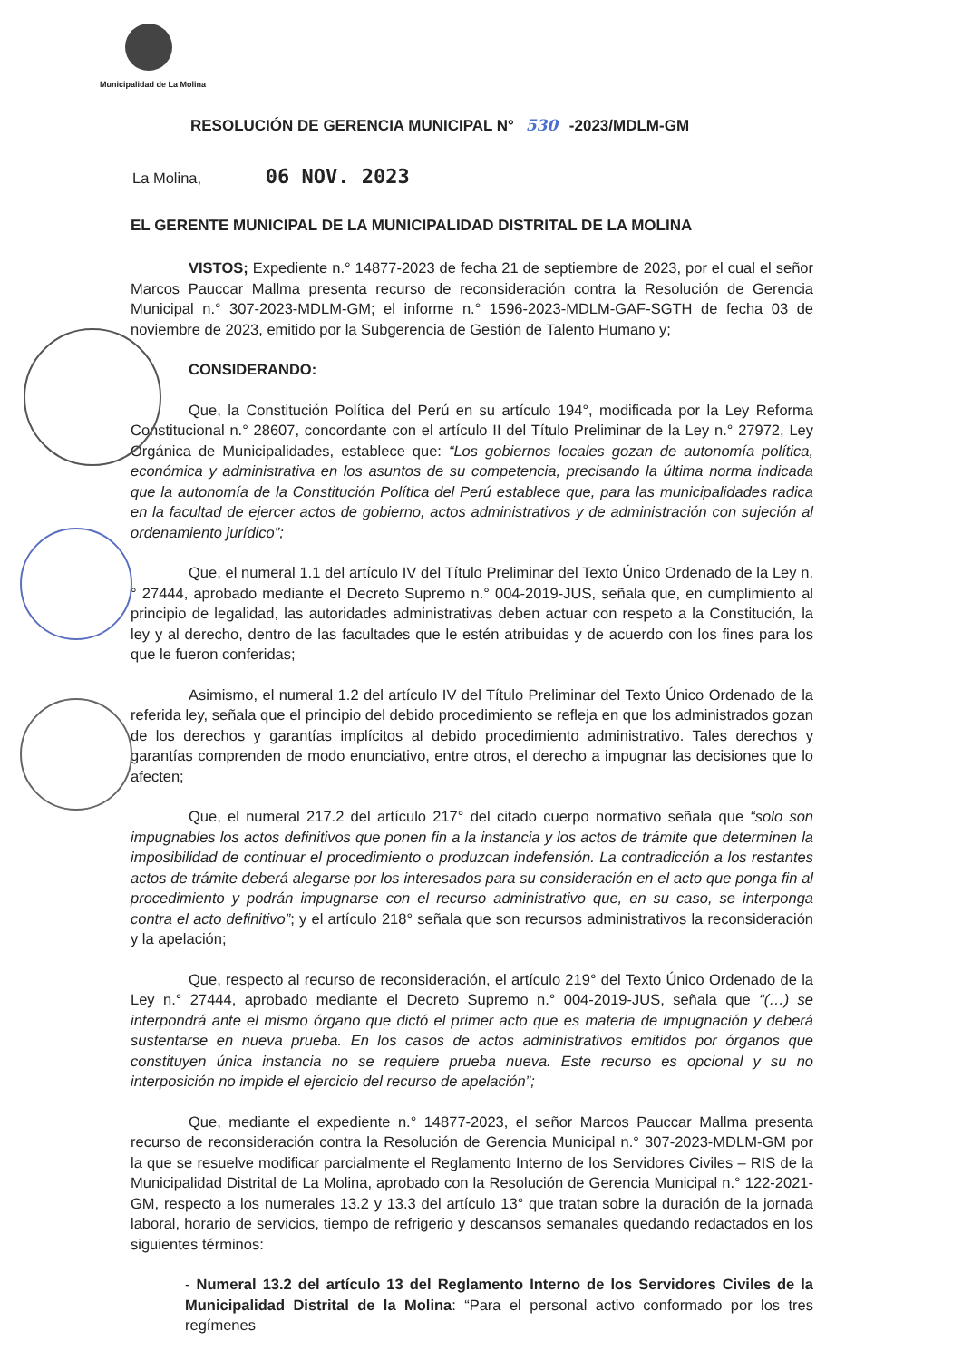Municipalidad de La Molina
RESOLUCIÓN DE GERENCIA MUNICIPAL N° 530 -2023/MDLM-GM
La Molina, 06 NOV. 2023
EL GERENTE MUNICIPAL DE LA MUNICIPALIDAD DISTRITAL DE LA MOLINA
VISTOS; Expediente n.° 14877-2023 de fecha 21 de septiembre de 2023, por el cual el señor Marcos Pauccar Mallma presenta recurso de reconsideración contra la Resolución de Gerencia Municipal n.° 307-2023-MDLM-GM; el informe n.° 1596-2023-MDLM-GAF-SGTH de fecha 03 de noviembre de 2023, emitido por la Subgerencia de Gestión de Talento Humano y;
CONSIDERANDO:
Que, la Constitución Política del Perú en su artículo 194°, modificada por la Ley Reforma Constitucional n.° 28607, concordante con el artículo II del Título Preliminar de la Ley n.° 27972, Ley Orgánica de Municipalidades, establece que: “Los gobiernos locales gozan de autonomía política, económica y administrativa en los asuntos de su competencia, precisando la última norma indicada que la autonomía de la Constitución Política del Perú establece que, para las municipalidades radica en la facultad de ejercer actos de gobierno, actos administrativos y de administración con sujeción al ordenamiento jurídico”;
Que, el numeral 1.1 del artículo IV del Título Preliminar del Texto Único Ordenado de la Ley n.° 27444, aprobado mediante el Decreto Supremo n.° 004-2019-JUS, señala que, en cumplimiento al principio de legalidad, las autoridades administrativas deben actuar con respeto a la Constitución, la ley y al derecho, dentro de las facultades que le estén atribuidas y de acuerdo con los fines para los que le fueron conferidas;
Asimismo, el numeral 1.2 del artículo IV del Título Preliminar del Texto Único Ordenado de la referida ley, señala que el principio del debido procedimiento se refleja en que los administrados gozan de los derechos y garantías implícitos al debido procedimiento administrativo. Tales derechos y garantías comprenden de modo enunciativo, entre otros, el derecho a impugnar las decisiones que lo afecten;
Que, el numeral 217.2 del artículo 217° del citado cuerpo normativo señala que “solo son impugnables los actos definitivos que ponen fin a la instancia y los actos de trámite que determinen la imposibilidad de continuar el procedimiento o produzcan indefensión. La contradicción a los restantes actos de trámite deberá alegarse por los interesados para su consideración en el acto que ponga fin al procedimiento y podrán impugnarse con el recurso administrativo que, en su caso, se interponga contra el acto definitivo”; y el artículo 218° señala que son recursos administrativos la reconsideración y la apelación;
Que, respecto al recurso de reconsideración, el artículo 219° del Texto Único Ordenado de la Ley n.° 27444, aprobado mediante el Decreto Supremo n.° 004-2019-JUS, señala que “(…) se interpondrá ante el mismo órgano que dictó el primer acto que es materia de impugnación y deberá sustentarse en nueva prueba. En los casos de actos administrativos emitidos por órganos que constituyen única instancia no se requiere prueba nueva. Este recurso es opcional y su no interposición no impide el ejercicio del recurso de apelación”;
Que, mediante el expediente n.° 14877-2023, el señor Marcos Pauccar Mallma presenta recurso de reconsideración contra la Resolución de Gerencia Municipal n.° 307-2023-MDLM-GM por la que se resuelve modificar parcialmente el Reglamento Interno de los Servidores Civiles – RIS de la Municipalidad Distrital de La Molina, aprobado con la Resolución de Gerencia Municipal n.° 122-2021-GM, respecto a los numerales 13.2 y 13.3 del artículo 13° que tratan sobre la duración de la jornada laboral, horario de servicios, tiempo de refrigerio y descansos semanales quedando redactados en los siguientes términos:
- Numeral 13.2 del artículo 13 del Reglamento Interno de los Servidores Civiles de la Municipalidad Distrital de la Molina: “Para el personal activo conformado por los tres regímenes